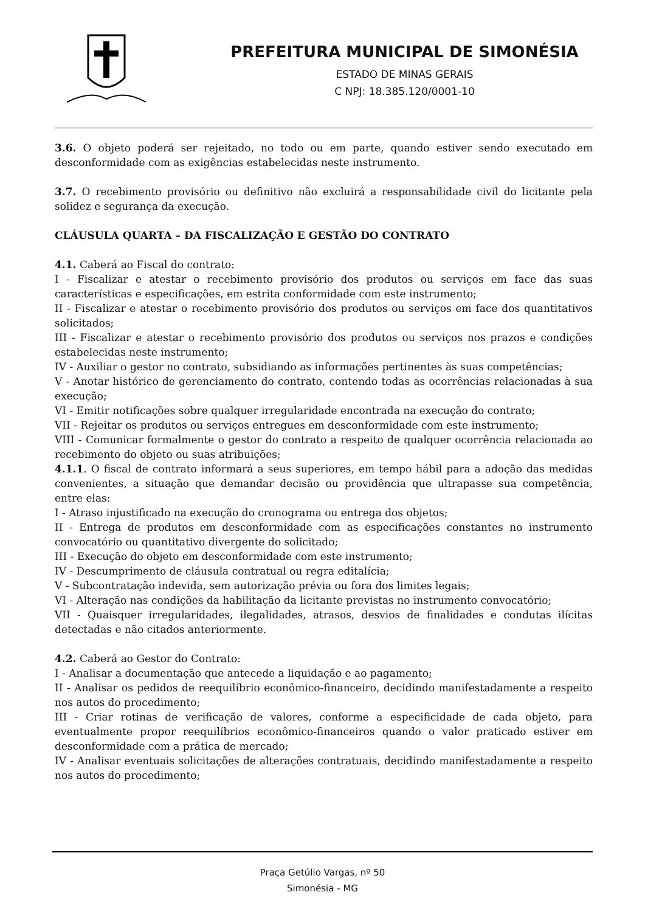PREFEITURA MUNICIPAL DE SIMONÉSIA
ESTADO DE MINAS GERAIS
C NPJ: 18.385.120/0001-10
3.6. O objeto poderá ser rejeitado, no todo ou em parte, quando estiver sendo executado em desconformidade com as exigências estabelecidas neste instrumento.
3.7. O recebimento provisório ou definitivo não excluirá a responsabilidade civil do licitante pela solidez e segurança da execução.
CLÁUSULA QUARTA – DA FISCALIZAÇÃO E GESTÃO DO CONTRATO
4.1. Caberá ao Fiscal do contrato:
I - Fiscalizar e atestar o recebimento provisório dos produtos ou serviços em face das suas características e especificações, em estrita conformidade com este instrumento;
II - Fiscalizar e atestar o recebimento provisório dos produtos ou serviços em face dos quantitativos solicitados;
III - Fiscalizar e atestar o recebimento provisório dos produtos ou serviços nos prazos e condições estabelecidas neste instrumento;
IV - Auxiliar o gestor no contrato, subsidiando as informações pertinentes às suas competências;
V - Anotar histórico de gerenciamento do contrato, contendo todas as ocorrências relacionadas à sua execução;
VI - Emitir notificações sobre qualquer irregularidade encontrada na execução do contrato;
VII - Rejeitar os produtos ou serviços entregues em desconformidade com este instrumento;
VIII - Comunicar formalmente o gestor do contrato a respeito de qualquer ocorrência relacionada ao recebimento do objeto ou suas atribuições;
4.1.1. O fiscal de contrato informará a seus superiores, em tempo hábil para a adoção das medidas convenientes, a situação que demandar decisão ou providência que ultrapasse sua competência, entre elas:
I - Atraso injustificado na execução do cronograma ou entrega dos objetos;
II - Entrega de produtos em desconformidade com as especificações constantes no instrumento convocatório ou quantitativo divergente do solicitado;
III - Execução do objeto em desconformidade com este instrumento;
IV - Descumprimento de cláusula contratual ou regra editalícia;
V - Subcontratação indevida, sem autorização prévia ou fora dos limites legais;
VI - Alteração nas condições da habilitação da licitante previstas no instrumento convocatório;
VII - Quaisquer irregularidades, ilegalidades, atrasos, desvios de finalidades e condutas ilícitas detectadas e não citados anteriormente.
4.2. Caberá ao Gestor do Contrato:
I - Analisar a documentação que antecede a liquidação e ao pagamento;
II - Analisar os pedidos de reequilíbrio econômico-financeiro, decidindo manifestadamente a respeito nos autos do procedimento;
III - Criar rotinas de verificação de valores, conforme a especificidade de cada objeto, para eventualmente propor reequilíbrios econômico-financeiros quando o valor praticado estiver em desconformidade com a prática de mercado;
IV - Analisar eventuais solicitações de alterações contratuais, decidindo manifestadamente a respeito nos autos do procedimento;
Praça Getúlio Vargas, nº 50
Simonésia - MG